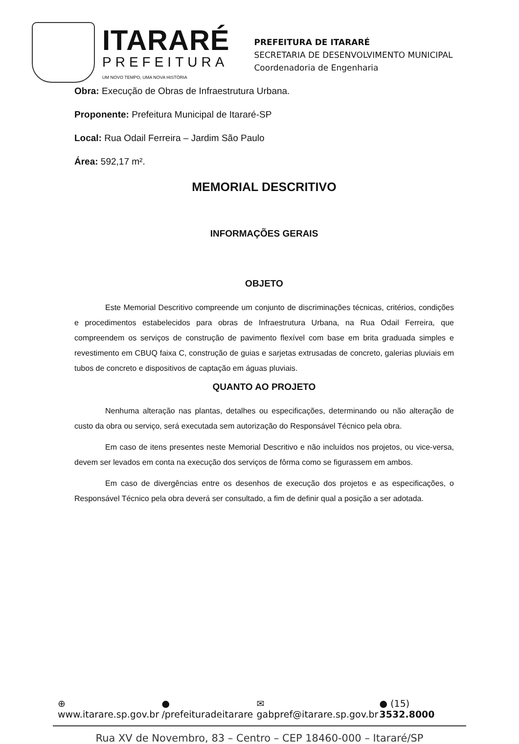ITARARÉ
PREFEITURA
UM NOVO TEMPO, UMA NOVA HISTÓRIA
PREFEITURA DE ITARARÉ
SECRETARIA DE DESENVOLVIMENTO MUNICIPAL
Coordenadoria de Engenharia
Obra: Execução de Obras de Infraestrutura Urbana.
Proponente: Prefeitura Municipal de Itararé-SP
Local: Rua Odail Ferreira – Jardim São Paulo
Área: 592,17 m².
MEMORIAL DESCRITIVO
INFORMAÇÕES GERAIS
OBJETO
Este Memorial Descritivo compreende um conjunto de discriminações técnicas, critérios, condições e procedimentos estabelecidos para obras de Infraestrutura Urbana, na Rua Odail Ferreira, que compreendem os serviços de construção de pavimento flexível com base em brita graduada simples e revestimento em CBUQ faixa C, construção de guias e sarjetas extrusadas de concreto, galerias pluviais em tubos de concreto e dispositivos de captação em águas pluviais.
QUANTO AO PROJETO
Nenhuma alteração nas plantas, detalhes ou especificações, determinando ou não alteração de custo da obra ou serviço, será executada sem autorização do Responsável Técnico pela obra.
Em caso de itens presentes neste Memorial Descritivo e não incluídos nos projetos, ou vice-versa, devem ser levados em conta na execução dos serviços de fôrma como se figurassem em ambos.
Em caso de divergências entre os desenhos de execução dos projetos e as especificações, o Responsável Técnico pela obra deverá ser consultado, a fim de definir qual a posição a ser adotada.
⊕ www.itarare.sp.gov.br ● /prefeituradeitarare ✉ gabpref@itarare.sp.gov.br ● (15) 3532.8000
Rua XV de Novembro, 83 – Centro – CEP 18460-000 – Itararé/SP